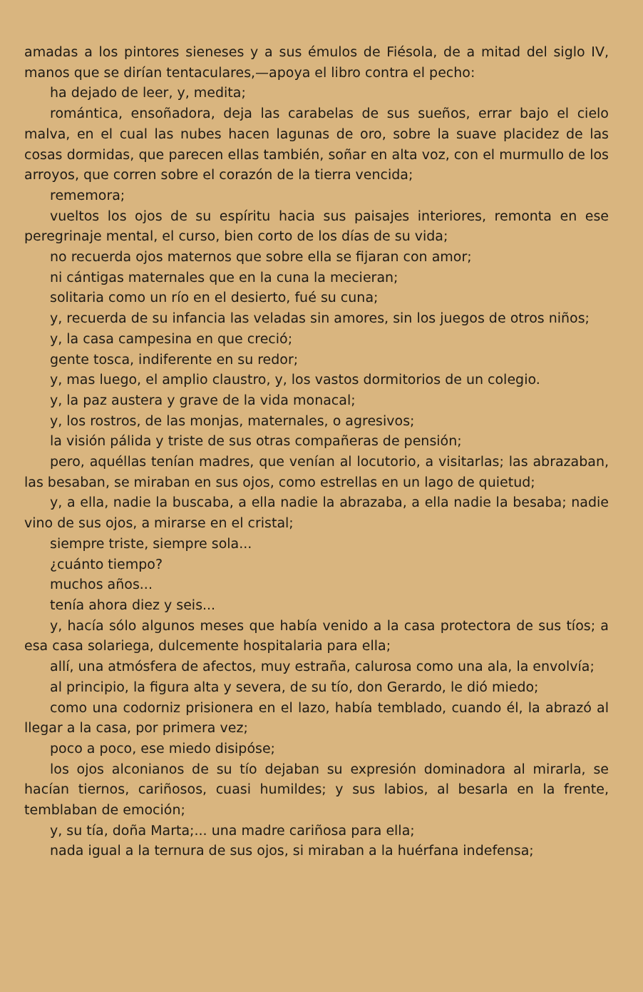amadas a los pintores sieneses y a sus émulos de Fiésola, de a mitad del siglo IV, manos que se dirían tentaculares,—apoya el libro contra el pecho:
ha dejado de leer, y, medita;
romántica, ensoñadora, deja las carabelas de sus sueños, errar bajo el cielo malva, en el cual las nubes hacen lagunas de oro, sobre la suave placidez de las cosas dormidas, que parecen ellas también, soñar en alta voz, con el murmullo de los arroyos, que corren sobre el corazón de la tierra vencida;
rememora;
vueltos los ojos de su espíritu hacia sus paisajes interiores, remonta en ese peregrinaje mental, el curso, bien corto de los días de su vida;
no recuerda ojos maternos que sobre ella se fijaran con amor;
ni cántigas maternales que en la cuna la mecieran;
solitaria como un río en el desierto, fué su cuna;
y, recuerda de su infancia las veladas sin amores, sin los juegos de otros niños;
y, la casa campesina en que creció;
gente tosca, indiferente en su redor;
y, mas luego, el amplio claustro, y, los vastos dormitorios de un colegio.
y, la paz austera y grave de la vida monacal;
y, los rostros, de las monjas, maternales, o agresivos;
la visión pálida y triste de sus otras compañeras de pensión;
pero, aquéllas tenían madres, que venían al locutorio, a visitarlas; las abrazaban, las besaban, se miraban en sus ojos, como estrellas en un lago de quietud;
y, a ella, nadie la buscaba, a ella nadie la abrazaba, a ella nadie la besaba; nadie vino de sus ojos, a mirarse en el cristal;
siempre triste, siempre sola...
¿cuánto tiempo?
muchos años...
tenía ahora diez y seis...
y, hacía sólo algunos meses que había venido a la casa protectora de sus tíos; a esa casa solariega, dulcemente hospitalaria para ella;
allí, una atmósfera de afectos, muy estraña, calurosa como una ala, la envolvía;
al principio, la figura alta y severa, de su tío, don Gerardo, le dió miedo;
como una codorniz prisionera en el lazo, había temblado, cuando él, la abrazó al llegar a la casa, por primera vez;
poco a poco, ese miedo disipóse;
los ojos alconianos de su tío dejaban su expresión dominadora al mirarla, se hacían tiernos, cariñosos, cuasi humildes; y sus labios, al besarla en la frente, temblaban de emoción;
y, su tía, doña Marta;... una madre cariñosa para ella;
nada igual a la ternura de sus ojos, si miraban a la huérfana indefensa;